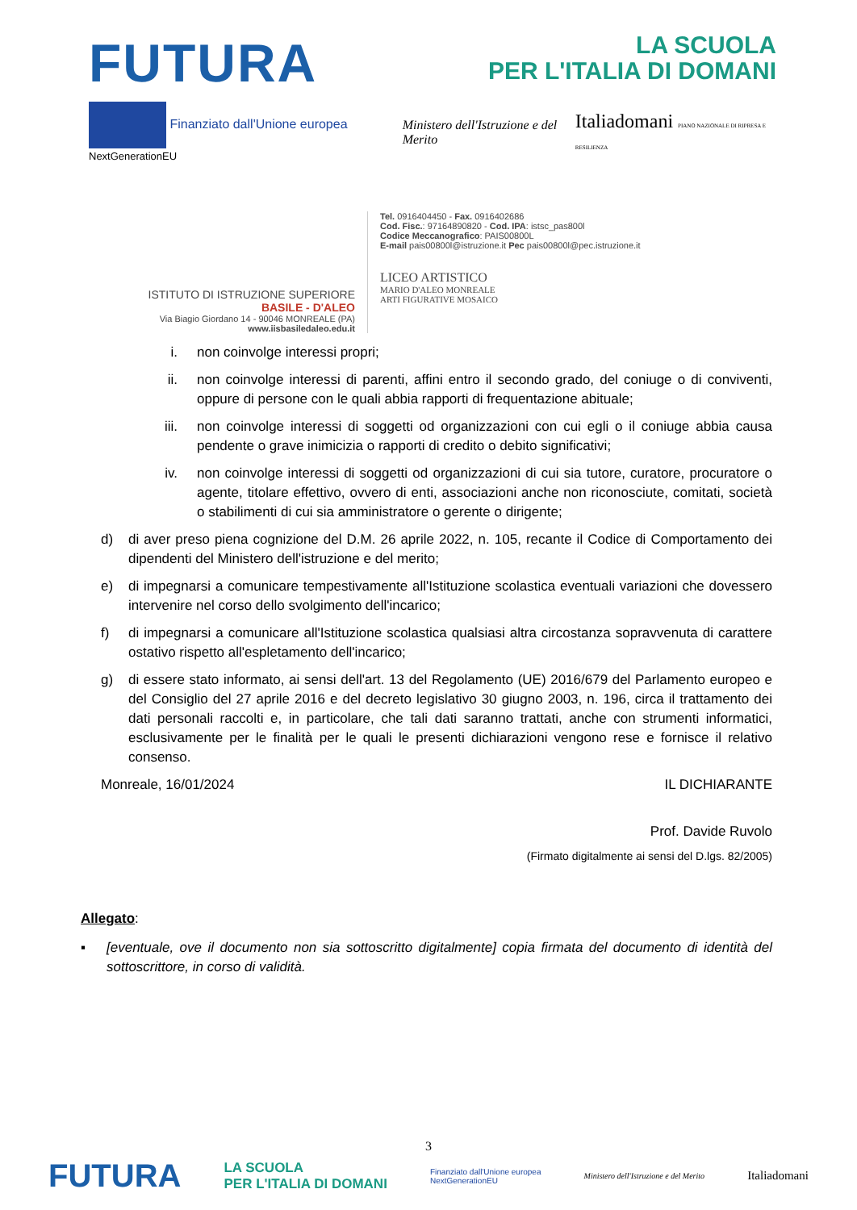FUTURA
LA SCUOLA
PER L'ITALIA DI DOMANI
Finanziato dall'Unione europea NextGenerationEU
Ministero dell'Istruzione e del Merito
Italiadomani PIANO NAZIONALE DI RIPRESA E RESILIENZA
ISTITUTO DI ISTRUZIONE SUPERIORE
BASILE - D'ALEO
Via Biagio Giordano 14 - 90046 MONREALE (PA)
www.iisbasiledaleo.edu.it
Tel. 0916404450 - Fax. 0916402686
Cod. Fisc.: 97164890820 - Cod. IPA: istsc_pas800l
Codice Meccanografico: PAIS00800L
E-mail pais00800l@istruzione.it Pec pais00800l@pec.istruzione.it
LICEO ARTISTICO
MARIO D'ALEO MONREALE
ARTI FIGURATIVE MOSAICO
i. non coinvolge interessi propri;
ii. non coinvolge interessi di parenti, affini entro il secondo grado, del coniuge o di conviventi, oppure di persone con le quali abbia rapporti di frequentazione abituale;
iii. non coinvolge interessi di soggetti od organizzazioni con cui egli o il coniuge abbia causa pendente o grave inimicizia o rapporti di credito o debito significativi;
iv. non coinvolge interessi di soggetti od organizzazioni di cui sia tutore, curatore, procuratore o agente, titolare effettivo, ovvero di enti, associazioni anche non riconosciute, comitati, società o stabilimenti di cui sia amministratore o gerente o dirigente;
d) di aver preso piena cognizione del D.M. 26 aprile 2022, n. 105, recante il Codice di Comportamento dei dipendenti del Ministero dell'istruzione e del merito;
e) di impegnarsi a comunicare tempestivamente all'Istituzione scolastica eventuali variazioni che dovessero intervenire nel corso dello svolgimento dell'incarico;
f) di impegnarsi a comunicare all'Istituzione scolastica qualsiasi altra circostanza sopravvenuta di carattere ostativo rispetto all'espletamento dell'incarico;
g) di essere stato informato, ai sensi dell'art. 13 del Regolamento (UE) 2016/679 del Parlamento europeo e del Consiglio del 27 aprile 2016 e del decreto legislativo 30 giugno 2003, n. 196, circa il trattamento dei dati personali raccolti e, in particolare, che tali dati saranno trattati, anche con strumenti informatici, esclusivamente per le finalità per le quali le presenti dichiarazioni vengono rese e fornisce il relativo consenso.
Monreale, 16/01/2024 IL DICHIARANTE
Prof. Davide Ruvolo
(Firmato digitalmente ai sensi del D.lgs. 82/2005)
Allegato:
▪ [eventuale, ove il documento non sia sottoscritto digitalmente] copia firmata del documento di identità del sottoscrittore, in corso di validità.
3
FUTURA LA SCUOLA
PER L'ITALIA DI DOMANI Finanziato dall'Unione europea
NextGenerationEU Ministero dell'Istruzione e del Merito Italiadomani